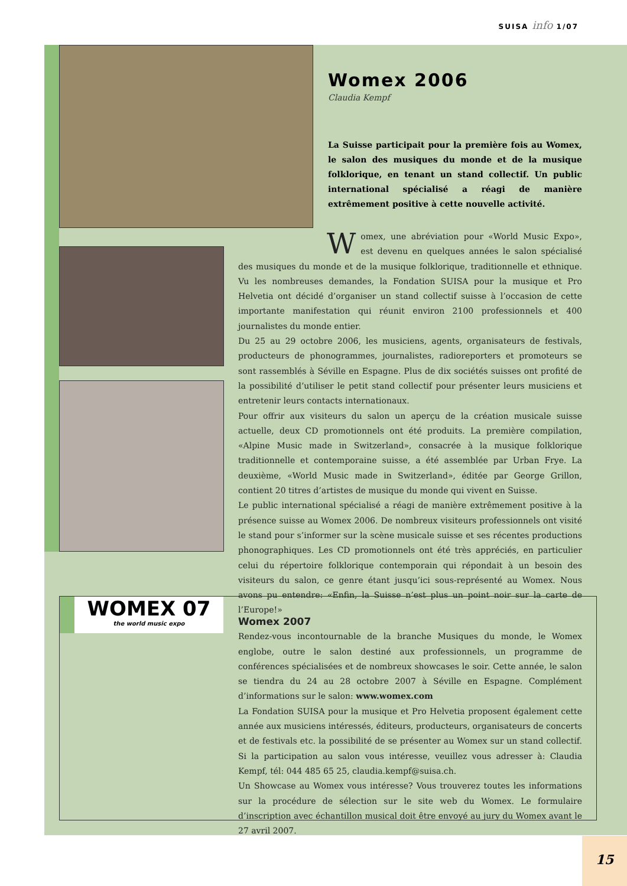SUISA info 1/07
Womex 2006
Claudia Kempf
La Suisse participait pour la première fois au Womex, le salon des musiques du monde et de la musique folklorique, en tenant un stand collectif. Un public international spécialisé a réagi de manière extrêmement positive à cette nouvelle activité.
Womex, une abréviation pour «World Music Expo», est devenu en quelques années le salon spécialisé des musiques du monde et de la musique folklorique, traditionnelle et ethnique. Vu les nombreuses demandes, la Fondation SUISA pour la musique et Pro Helvetia ont décidé d’organiser un stand collectif suisse à l’occasion de cette importante manifestation qui réunit environ 2100 professionnels et 400 journalistes du monde entier.
Du 25 au 29 octobre 2006, les musiciens, agents, organisateurs de festivals, producteurs de phonogrammes, journalistes, radioreporters et promoteurs se sont rassemblés à Séville en Espagne. Plus de dix sociétés suisses ont profité de la possibilité d’utiliser le petit stand collectif pour présenter leurs musiciens et entretenir leurs contacts internationaux.
Pour offrir aux visiteurs du salon un aperçu de la création musicale suisse actuelle, deux CD promotionnels ont été produits. La première compilation, «Alpine Music made in Switzerland», consacrée à la musique folklorique traditionnelle et contemporaine suisse, a été assemblée par Urban Frye. La deuxième, «World Music made in Switzerland», éditée par George Grillon, contient 20 titres d’artistes de musique du monde qui vivent en Suisse.
Le public international spécialisé a réagi de manière extrêmement positive à la présence suisse au Womex 2006. De nombreux visiteurs professionnels ont visité le stand pour s’informer sur la scène musicale suisse et ses récentes productions phonographiques. Les CD promotionnels ont été très appréciés, en particulier celui du répertoire folklorique contemporain qui répondait à un besoin des visiteurs du salon, ce genre étant jusqu’ici sous-représenté au Womex. Nous avons pu entendre: «Enfin, la Suisse n’est plus un point noir sur la carte de l’Europe!»
WOMEX 07
the world music expo
Womex 2007
Rendez-vous incontournable de la branche Musiques du monde, le Womex englobe, outre le salon destiné aux professionnels, un programme de conférences spécialisées et de nombreux showcases le soir. Cette année, le salon se tiendra du 24 au 28 octobre 2007 à Séville en Espagne. Complément d’informations sur le salon: www.womex.com
La Fondation SUISA pour la musique et Pro Helvetia proposent également cette année aux musiciens intéressés, éditeurs, producteurs, organisateurs de concerts et de festivals etc. la possibilité de se présenter au Womex sur un stand collectif. Si la participation au salon vous intéresse, veuillez vous adresser à: Claudia Kempf, tél: 044 485 65 25, claudia.kempf@suisa.ch.
Un Showcase au Womex vous intéresse? Vous trouverez toutes les informations sur la procédure de sélection sur le site web du Womex. Le formulaire d’inscription avec échantillon musical doit être envoyé au jury du Womex avant le 27 avril 2007.
15